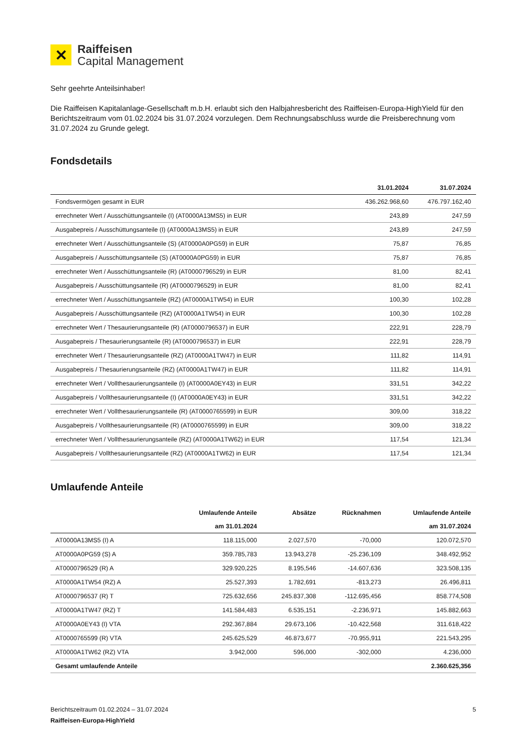✕
Raiffeisen
Capital Management
Sehr geehrte Anteilsinhaber!
Die Raiffeisen Kapitalanlage-Gesellschaft m.b.H. erlaubt sich den Halbjahresbericht des Raiffeisen-Europa-HighYield für den Berichtszeitraum vom 01.02.2024 bis 31.07.2024 vorzulegen. Dem Rechnungsabschluss wurde die Preisberechnung vom 31.07.2024 zu Grunde gelegt.
Fondsdetails
| | 31.01.2024 | 31.07.2024 |
| --- | --- | --- |
| Fondsvermögen gesamt in EUR | 436.262.968,60 | 476.797.162,40 |
| errechneter Wert / Ausschüttungsanteile (I) (AT0000A13MS5) in EUR | 243,89 | 247,59 |
| Ausgabepreis / Ausschüttungsanteile (I) (AT0000A13MS5) in EUR | 243,89 | 247,59 |
| errechneter Wert / Ausschüttungsanteile (S) (AT0000A0PG59) in EUR | 75,87 | 76,85 |
| Ausgabepreis / Ausschüttungsanteile (S) (AT0000A0PG59) in EUR | 75,87 | 76,85 |
| errechneter Wert / Ausschüttungsanteile (R) (AT0000796529) in EUR | 81,00 | 82,41 |
| Ausgabepreis / Ausschüttungsanteile (R) (AT0000796529) in EUR | 81,00 | 82,41 |
| errechneter Wert / Ausschüttungsanteile (RZ) (AT0000A1TW54) in EUR | 100,30 | 102,28 |
| Ausgabepreis / Ausschüttungsanteile (RZ) (AT0000A1TW54) in EUR | 100,30 | 102,28 |
| errechneter Wert / Thesaurierungsanteile (R) (AT0000796537) in EUR | 222,91 | 228,79 |
| Ausgabepreis / Thesaurierungsanteile (R) (AT0000796537) in EUR | 222,91 | 228,79 |
| errechneter Wert / Thesaurierungsanteile (RZ) (AT0000A1TW47) in EUR | 111,82 | 114,91 |
| Ausgabepreis / Thesaurierungsanteile (RZ) (AT0000A1TW47) in EUR | 111,82 | 114,91 |
| errechneter Wert / Vollthesaurierungsanteile (I) (AT0000A0EY43) in EUR | 331,51 | 342,22 |
| Ausgabepreis / Vollthesaurierungsanteile (I) (AT0000A0EY43) in EUR | 331,51 | 342,22 |
| errechneter Wert / Vollthesaurierungsanteile (R) (AT0000765599) in EUR | 309,00 | 318,22 |
| Ausgabepreis / Vollthesaurierungsanteile (R) (AT0000765599) in EUR | 309,00 | 318,22 |
| errechneter Wert / Vollthesaurierungsanteile (RZ) (AT0000A1TW62) in EUR | 117,54 | 121,34 |
| Ausgabepreis / Vollthesaurierungsanteile (RZ) (AT0000A1TW62) in EUR | 117,54 | 121,34 |
Umlaufende Anteile
| | Umlaufende Anteile | Absätze | Rücknahmen | Umlaufende Anteile |
| --- | --- | --- | --- | --- |
| | am 31.01.2024 | | | am 31.07.2024 |
| AT0000A13MS5 (I) A | 118.115,000 | 2.027,570 | -70,000 | 120.072,570 |
| AT0000A0PG59 (S) A | 359.785,783 | 13.943,278 | -25.236,109 | 348.492,952 |
| AT0000796529 (R) A | 329.920,225 | 8.195,546 | -14.607,636 | 323.508,135 |
| AT0000A1TW54 (RZ) A | 25.527,393 | 1.782,691 | -813,273 | 26.496,811 |
| AT0000796537 (R) T | 725.632,656 | 245.837,308 | -112.695,456 | 858.774,508 |
| AT0000A1TW47 (RZ) T | 141.584,483 | 6.535,151 | -2.236,971 | 145.882,663 |
| AT0000A0EY43 (I) VTA | 292.367,884 | 29.673,106 | -10.422,568 | 311.618,422 |
| AT0000765599 (R) VTA | 245.625,529 | 46.873,677 | -70.955,911 | 221.543,295 |
| AT0000A1TW62 (RZ) VTA | 3.942,000 | 596,000 | -302,000 | 4.236,000 |
| Gesamt umlaufende Anteile | | | | 2.360.625,356 |
Berichtszeitraum 01.02.2024 – 31.07.2024 5
Raiffeisen-Europa-HighYield